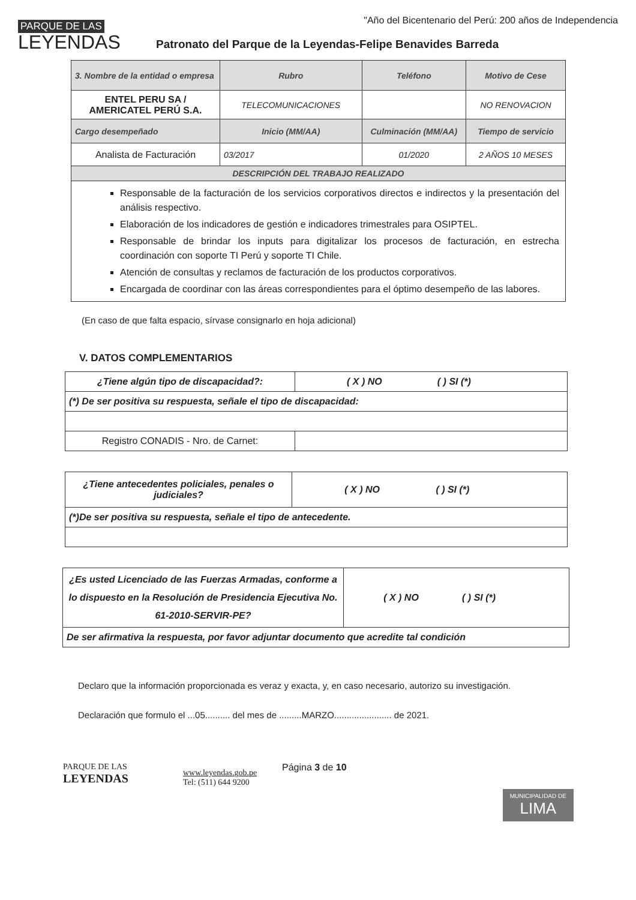PARQUE DE LAS
LEYENDAS
"Año del Bicentenario del Perú: 200 años de Independencia
Patronato del Parque de la Leyendas-Felipe Benavides Barreda
| 3. Nombre de la entidad o empresa | Rubro | Teléfono | Motivo de Cese |
| ENTEL PERU SA / AMERICATEL PERÚ S.A. | TELECOMUNICACIONES | | NO RENOVACION |
| Cargo desempeñado | Inicio (MM/AA) | Culminación (MM/AA) | Tiempo de servicio |
| Analista de Facturación | 03/2017 | 01/2020 | 2 AÑOS 10 MESES |
| DESCRIPCIÓN DEL TRABAJO REALIZADO | | | |
| Responsable de la facturación de los servicios corporativos directos e indirectos y la presentación del análisis respectivo. Elaboración de los indicadores de gestión e indicadores trimestrales para OSIPTEL. Responsable de brindar los inputs para digitalizar los procesos de facturación, en estrecha coordinación con soporte TI Perú y soporte TI Chile. Atención de consultas y reclamos de facturación de los productos corporativos. Encargada de coordinar con las áreas correspondientes para el óptimo desempeño de las labores. | | | |
(En caso de que falta espacio, sírvase consignarlo en hoja adicional)
V. DATOS COMPLEMENTARIOS
| ¿Tiene algún tipo de discapacidad?: | ( X ) NO | ( ) SI (*) |
| (*) De ser positiva su respuesta, señale el tipo de discapacidad: | | |
| Registro CONADIS - Nro. de Carnet: | | |
| ¿Tiene antecedentes policiales, penales o judiciales? | ( X ) NO | ( ) SI (*) |
| (*)De ser positiva su respuesta, señale el tipo de antecedente. | | |
| ¿Es usted Licenciado de las Fuerzas Armadas, conforme a lo dispuesto en la Resolución de Presidencia Ejecutiva No. 61-2010-SERVIR-PE? | ( X ) NO | ( ) SI (*) |
| De ser afirmativa la respuesta, por favor adjuntar documento que acredite tal condición | | |
Declaro que la información proporcionada es veraz y exacta, y, en caso necesario, autorizo su investigación.
Declaración que formulo el ...05.......... del mes de .........MARZO....................... de 2021.
PARQUE DE LAS
LEYENDAS
www.leyendas.gob.pe
Tel: (511) 644 9200
Página 3 de 10
MUNICIPALIDAD DE
LIMA